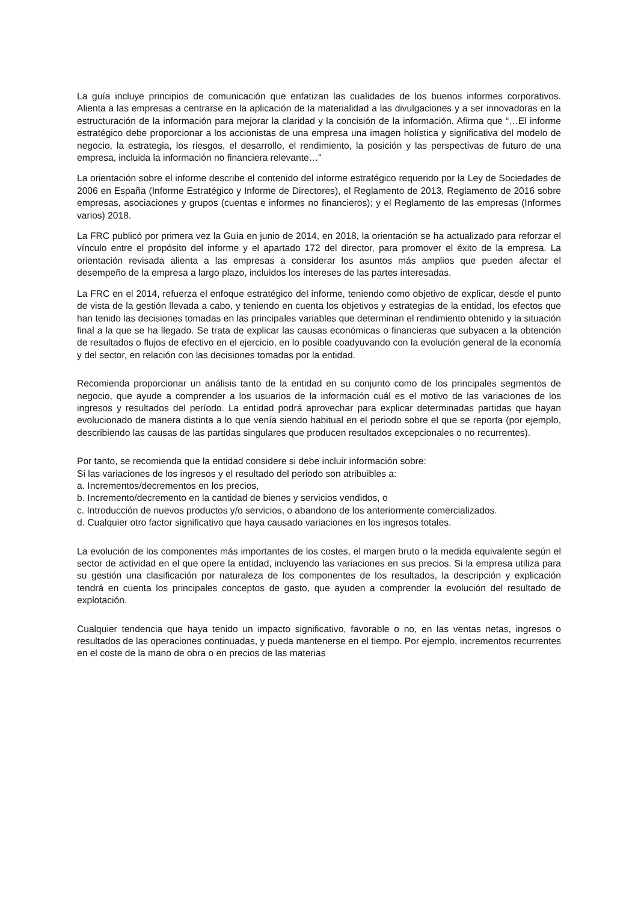La guía incluye principios de comunicación que enfatizan las cualidades de los buenos informes corporativos. Alienta a las empresas a centrarse en la aplicación de la materialidad a las divulgaciones y a ser innovadoras en la estructuración de la información para mejorar la claridad y la concisión de la información. Afirma que “…El informe estratégico debe proporcionar a los accionistas de una empresa una imagen holística y significativa del modelo de negocio, la estrategia, los riesgos, el desarrollo, el rendimiento, la posición y las perspectivas de futuro de una empresa, incluida la información no financiera relevante…”
La orientación sobre el informe describe el contenido del informe estratégico requerido por la Ley de Sociedades de 2006 en España (Informe Estratégico y Informe de Directores), el Reglamento de 2013, Reglamento de 2016 sobre empresas, asociaciones y grupos (cuentas e informes no financieros); y el Reglamento de las empresas (Informes varios) 2018.
La FRC publicó por primera vez la Guía en junio de 2014, en 2018, la orientación se ha actualizado para reforzar el vínculo entre el propósito del informe y el apartado 172 del director, para promover el éxito de la empresa. La orientación revisada alienta a las empresas a considerar los asuntos más amplios que pueden afectar el desempeño de la empresa a largo plazo, incluidos los intereses de las partes interesadas.
La FRC en el 2014, refuerza el enfoque estratégico del informe, teniendo como objetivo de explicar, desde el punto de vista de la gestión llevada a cabo, y teniendo en cuenta los objetivos y estrategias de la entidad, los efectos que han tenido las decisiones tomadas en las principales variables que determinan el rendimiento obtenido y la situación final a la que se ha llegado. Se trata de explicar las causas económicas o financieras que subyacen a la obtención de resultados o flujos de efectivo en el ejercicio, en lo posible coadyuvando con la evolución general de la economía y del sector, en relación con las decisiones tomadas por la entidad.
Recomienda proporcionar un análisis tanto de la entidad en su conjunto como de los principales segmentos de negocio, que ayude a comprender a los usuarios de la información cuál es el motivo de las variaciones de los ingresos y resultados del período. La entidad podrá aprovechar para explicar determinadas partidas que hayan evolucionado de manera distinta a lo que venía siendo habitual en el periodo sobre el que se reporta (por ejemplo, describiendo las causas de las partidas singulares que producen resultados excepcionales o no recurrentes).
Por tanto, se recomienda que la entidad considere si debe incluir información sobre:
Si las variaciones de los ingresos y el resultado del periodo son atribuibles a:
a. Incrementos/decrementos en los precios,
b. Incremento/decremento en la cantidad de bienes y servicios vendidos, o
c. Introducción de nuevos productos y/o servicios, o abandono de los anteriormente comercializados.
d. Cualquier otro factor significativo que haya causado variaciones en los ingresos totales.
La evolución de los componentes más importantes de los costes, el margen bruto o la medida equivalente según el sector de actividad en el que opere la entidad, incluyendo las variaciones en sus precios. Si la empresa utiliza para su gestión una clasificación por naturaleza de los componentes de los resultados, la descripción y explicación tendrá en cuenta los principales conceptos de gasto, que ayuden a comprender la evolución del resultado de explotación.
Cualquier tendencia que haya tenido un impacto significativo, favorable o no, en las ventas netas, ingresos o resultados de las operaciones continuadas, y pueda mantenerse en el tiempo. Por ejemplo, incrementos recurrentes en el coste de la mano de obra o en precios de las materias